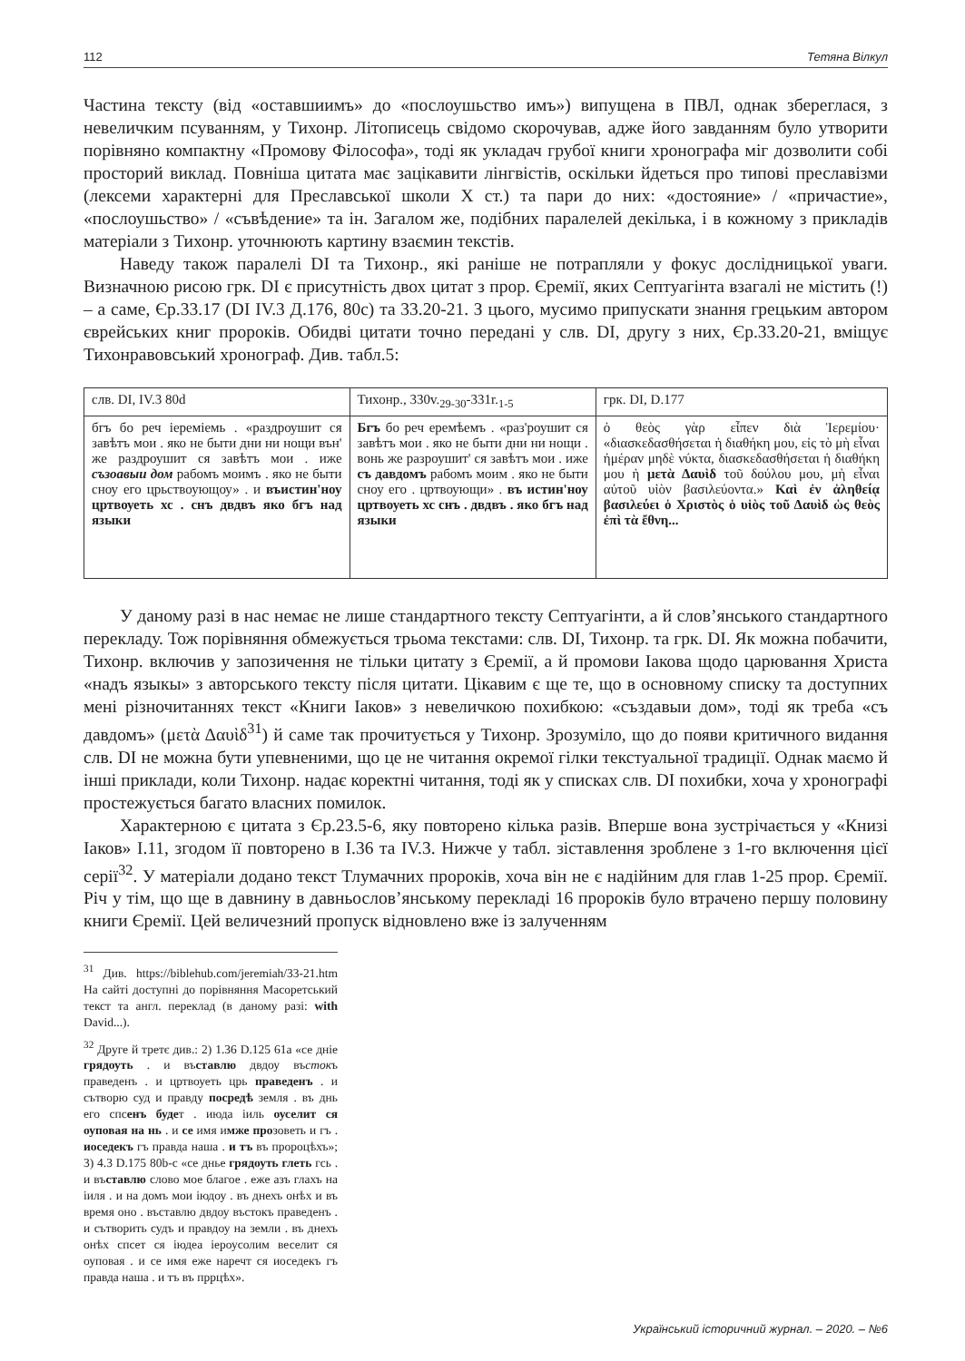112 Тетяна Вілкул
Частина тексту (від «оставшиимъ» до «послоушьство имъ») випущена в ПВЛ, однак збереглася, з невеличким псуванням, у Тихонр. Літописець свідомо скорочував, адже його завданням було утворити порівняно компактну «Промову Філософа», тоді як укладач грубої книги хронографа міг дозволити собі просторий виклад. Повніша цитата має зацікавити лінгвістів, оскільки йдеться про типові преславізми (лексеми характерні для Преславської школи Х ст.) та пари до них: «достояние» / «причастие», «послоушьство» / «съвѣдение» та ін. Загалом же, подібних паралелей декілька, і в кожному з прикладів матеріали з Тихонр. уточнюють картину взаємин текстів.
Наведу також паралелі DI та Тихонр., які раніше не потрапляли у фокус дослідницької уваги. Визначною рисою грк. DI є присутність двох цитат з прор. Єремії, яких Септуагінта взагалі не містить (!) – а саме, Єр.33.17 (DI IV.3 Д.176, 80c) та 33.20-21. З цього, мусимо припускати знання грецьким автором єврейських книг пророків. Обидві цитати точно передані у слв. DI, другу з них, Єр.33.20-21, вміщує Тихонравовський хронограф. Див. табл.5:
| слв. DI, IV.3 80d | Тихонр., 330v.<sub>29-30</sub>-331r.<sub>1-5</sub> | грк. DI, D.177 |
| --- | --- | --- |
| бгъ бо реч іереміемь . «раздроушит ся завѣтъ мои . яко не быти дни ни нощи вън' же раздроушит ся завѣтъ мои . иже съзоавыи дом рабомъ моимъ . яко не быти сноу его црьствоующоу» . и въистин'ноу цртвоуеть хс . снъ двдвъ яко бгъ над языки | Бгъ бо реч еремѣемъ . «раз'роушит ся завѣтъ мои . яко не быти дни ни нощи . вонь же разроушит' ся завѣтъ мои . иже съ давдомъ рабомъ моим . яко не быти сноу его . цртвоующи» . въ истин'ноу цртвоуеть хс снъ . двдвъ . яко бгъ над языки | ὁ θεὸς γὰρ εἶπεν διὰ Ἱερεμίου· «διασκεδασθήσεται ἡ διαθήκη μου, εἰς τὸ μὴ εἶναι ἡμέραν μηδὲ νύκτα, διασκεδασθήσεται ἡ διαθήκη μου ἡ μετὰ Δαυὶδ τοῦ δούλου μου, μὴ εἶναι αὐτοῦ υἱὸν βασιλεύοντα.» Καὶ ἐν ἀληθείᾳ βασιλεύει ὁ Χριστὸς ὁ υἱὸς τοῦ Δαυὶδ ὡς θεὸς ἐπὶ τὰ ἔθνη... |
У даному разі в нас немає не лише стандартного тексту Септуагінти, а й слов’янського стандартного перекладу. Тож порівняння обмежується трьома текстами: слв. DI, Тихонр. та грк. DI. Як можна побачити, Тихонр. включив у запозичення не тільки цитату з Єремії, а й промови Іакова щодо царювання Христа «надъ языкы» з авторського тексту після цитати. Цікавим є ще те, що в основному списку та доступних мені різночитаннях текст «Книги Іаков» з невеличкою похибкою: «създавыи дом», тоді як треба «съ давдомъ» (μετὰ Δαυὶδ<sup>31</sup>) й саме так прочитується у Тихонр. Зрозуміло, що до появи критичного видання слв. DI не можна бути упевненими, що це не читання окремої гілки текстуальної традиції. Однак маємо й інші приклади, коли Тихонр. надає коректні читання, тоді як у списках слв. DI похибки, хоча у хронографі простежується багато власних помилок.
Характерною є цитата з Єр.23.5-6, яку повторено кілька разів. Вперше вона зустрічається у «Книзі Іаков» I.11, згодом її повторено в I.36 та IV.3. Нижче у табл. зіставлення зроблене з 1-го включення цієї серії<sup>32</sup>. У матеріали додано текст Тлумачних пророків, хоча він не є надійним для глав 1-25 прор. Єремії. Річ у тім, що ще в давнину в давньослов’янському перекладі 16 пророків було втрачено першу половину книги Єремії. Цей величезний пропуск відновлено вже із залученням
<sup>31</sup> Див. https://biblehub.com/jeremiah/33-21.htm На сайті доступні до порівняння Масоретський текст та англ. переклад (в даному разі: with David...).
<sup>32</sup> Друге й третє див.: 2) 1.36 D.125 61a «се днie грядоуть . и въставлю двдоу въстокъ праведенъ . и цртвоуеть црь праведенъ . и сътворю суд и правду посредѣ земля . въ днь его спсенъ будет . июда іиль оуселит ся оуповая на нь . и се имя имже прозоветь и гъ . иоседекъ гъ правда наша . и тъ въ пророцѣхъ»; 3) 4.3 D.175 80b-c «се днье грядоуть глеть гсь . и въставлю слово мое благое . еже азъ глахъ на іиля . и на домъ мои іюдоу . въ днехъ онѣх и въ время оно . въставлю двдоу въстокъ праведенъ . и сътворить судъ и правдоу на земли . въ днехъ онѣх спсет ся іюдеа іероусолим веселит ся оуповая . и се имя еже наречт ся иоседекъ гъ правда наша . и тъ въ пррцѣх».
Український історичний журнал. – 2020. – №6